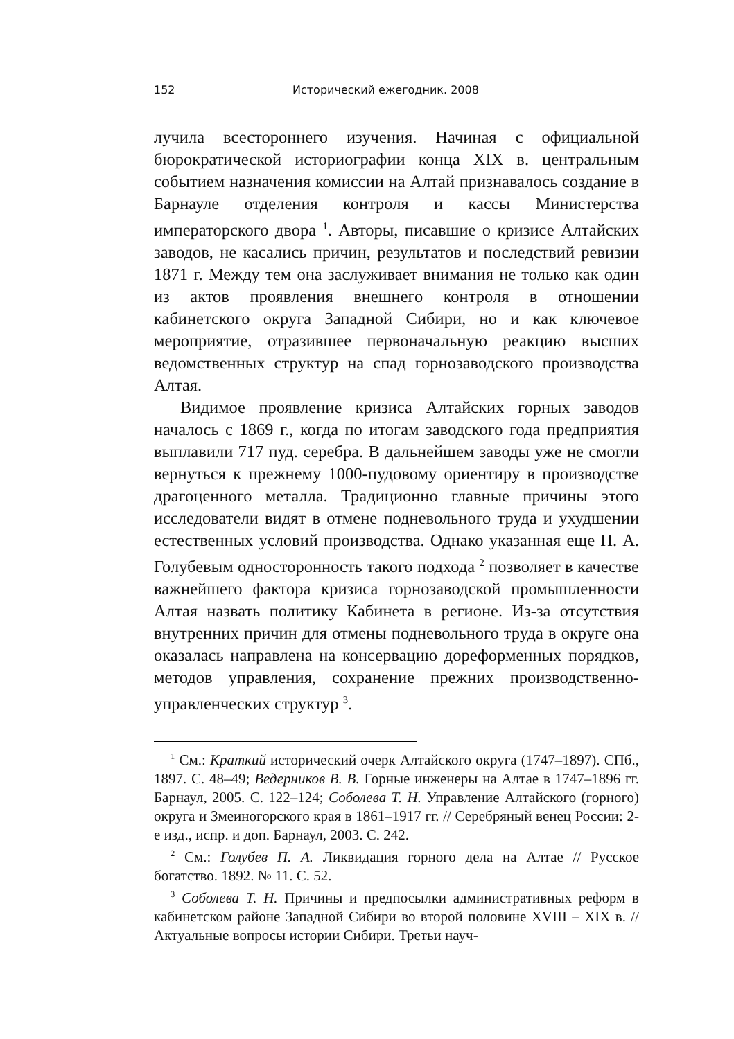152 Исторический ежегодник. 2008
лучила всестороннего изучения. Начиная с официальной бюрократической историографии конца XIX в. центральным событием назначения комиссии на Алтай признавалось создание в Барнауле отделения контроля и кассы Министерства императорского двора <sup>1</sup>. Авторы, писавшие о кризисе Алтайских заводов, не касались причин, результатов и последствий ревизии 1871 г. Между тем она заслуживает внимания не только как один из актов проявления внешнего контроля в отношении кабинетского округа Западной Сибири, но и как ключевое мероприятие, отразившее первоначальную реакцию высших ведомственных структур на спад горнозаводского производства Алтая.
Видимое проявление кризиса Алтайских горных заводов началось с 1869 г., когда по итогам заводского года предприятия выплавили 717 пуд. серебра. В дальнейшем заводы уже не смогли вернуться к прежнему 1000-пудовому ориентиру в производстве драгоценного металла. Традиционно главные причины этого исследователи видят в отмене подневольного труда и ухудшении естественных условий производства. Однако указанная еще П. А. Голубевым односторонность такого подхода <sup>2</sup> позволяет в качестве важнейшего фактора кризиса горнозаводской промышленности Алтая назвать политику Кабинета в регионе. Из-за отсутствия внутренних причин для отмены подневольного труда в округе она оказалась направлена на консервацию дореформенных порядков, методов управления, сохранение прежних производственно-управленческих структур <sup>3</sup>.
<sup>1</sup> См.: Краткий исторический очерк Алтайского округа (1747–1897). СПб., 1897. С. 48–49; Ведерников В. В. Горные инженеры на Алтае в 1747–1896 гг. Барнаул, 2005. С. 122–124; Соболева Т. Н. Управление Алтайского (горного) округа и Змеиногорского края в 1861–1917 гг. // Серебряный венец России: 2-е изд., испр. и доп. Барнаул, 2003. С. 242.
<sup>2</sup> См.: Голубев П. А. Ликвидация горного дела на Алтае // Русское богатство. 1892. № 11. С. 52.
<sup>3</sup> Соболева Т. Н. Причины и предпосылки административных реформ в кабинетском районе Западной Сибири во второй половине XVIII – XIX в. // Актуальные вопросы истории Сибири. Третьи науч-